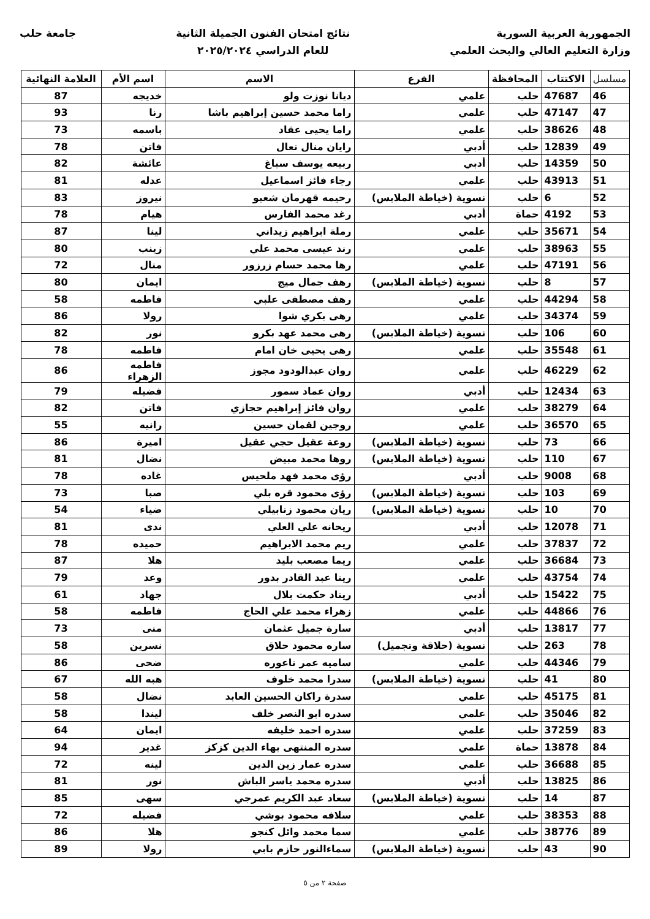الجمهورية العربية السورية
وزارة التعليم العالي والبحث العلمي
نتائج امتحان الفنون الجميلة الثانية
للعام الدراسي ٢٠٢٥/٢٠٢٤
جامعة حلب
| مسلسل | الاكتتاب | المحافظة | الفرع | الاسم | اسم الأم | العلامة النهائية |
| --- | --- | --- | --- | --- | --- | --- |
| 46 | 47687 | حلب | علمي | ديانا نوزت ولو | خديجه | 87 |
| 47 | 47147 | حلب | علمي | راما محمد حسين إبراهيم باشا | رنا | 93 |
| 48 | 38626 | حلب | علمي | راما يحيى عقاد | باسمه | 73 |
| 49 | 12839 | حلب | أدبي | رايان منال نعال | فاتن | 78 |
| 50 | 14359 | حلب | أدبي | ربيعه يوسف سباغ | عائشة | 82 |
| 51 | 43913 | حلب | علمي | رجاء فائز اسماعيل | عدله | 81 |
| 52 | 6 | حلب | نسوية (خياطة الملابس) | رحيمه قهرمان شعبو | نيروز | 83 |
| 53 | 4192 | حماة | أدبي | رغد محمد الفارس | هيام | 78 |
| 54 | 35671 | حلب | علمي | رملة ابراهيم زيداني | لينا | 87 |
| 55 | 38963 | حلب | علمي | رند عيسى محمد علي | زينب | 80 |
| 56 | 47191 | حلب | علمي | رها محمد حسام زرزور | منال | 72 |
| 57 | 8 | حلب | نسوية (خياطة الملابس) | رهف جمال ميج | ايمان | 80 |
| 58 | 44294 | حلب | علمي | رهف مصطفى علبي | فاطمه | 58 |
| 59 | 34374 | حلب | علمي | رهى بكري شوا | رولا | 86 |
| 60 | 106 | حلب | نسوية (خياطة الملابس) | رهى محمد عهد بكرو | نور | 82 |
| 61 | 35548 | حلب | علمي | رهى يحيى خان امام | فاطمه | 78 |
| 62 | 46229 | حلب | علمي | روان عبدالودود مجوز | فاطمه الزهراء | 86 |
| 63 | 12434 | حلب | أدبي | روان عماد سمور | فضيله | 79 |
| 64 | 38279 | حلب | علمي | روان فائز إبراهيم حجازي | فاتن | 82 |
| 65 | 36570 | حلب | علمي | روجين لقمان حسين | رانيه | 55 |
| 66 | 73 | حلب | نسوية (خياطة الملابس) | روعة عقيل حجي عقيل | اميرة | 86 |
| 67 | 110 | حلب | نسوية (خياطة الملابس) | روها محمد مبيض | نضال | 81 |
| 68 | 9008 | حلب | أدبي | رؤى محمد فهد ملحيس | غاده | 78 |
| 69 | 103 | حلب | نسوية (خياطة الملابس) | رؤى محمود قره بلي | صبا | 73 |
| 70 | 10 | حلب | نسوية (خياطة الملابس) | ريان محمود زنابيلي | ضياء | 54 |
| 71 | 12078 | حلب | أدبي | ريحانه علي العلي | ندى | 81 |
| 72 | 37837 | حلب | علمي | ريم محمد الابراهيم | حميده | 78 |
| 73 | 36684 | حلب | علمي | ريما مصعب بليد | هلا | 87 |
| 74 | 43754 | حلب | علمي | رينا عبد القادر بدور | وعد | 79 |
| 75 | 15422 | حلب | أدبي | ريناد حكمت بلال | جهاد | 61 |
| 76 | 44866 | حلب | علمي | زهراء محمد علي الحاج | فاطمه | 58 |
| 77 | 13817 | حلب | أدبي | سارة جميل عثمان | منى | 73 |
| 78 | 263 | حلب | نسوية (حلاقة وتجميل) | ساره محمود حلاق | نسرين | 58 |
| 79 | 44346 | حلب | علمي | ساميه عمر ناعوره | ضحى | 86 |
| 80 | 41 | حلب | نسوية (خياطة الملابس) | سدرا محمد خلوف | هبه الله | 67 |
| 81 | 45175 | حلب | علمي | سدرة راكان الحسين العابد | نضال | 58 |
| 82 | 35046 | حلب | علمي | سدره ابو النصر خلف | ليندا | 58 |
| 83 | 37259 | حلب | علمي | سدره احمد خليفه | ايمان | 64 |
| 84 | 13878 | حماة | علمي | سدره المنتهى بهاء الدين كزكز | غدير | 94 |
| 85 | 36688 | حلب | علمي | سدره عمار زين الدين | لينه | 72 |
| 86 | 13825 | حلب | أدبي | سدره محمد ياسر الباش | نور | 81 |
| 87 | 14 | حلب | نسوية (خياطة الملابس) | سعاد عبد الكريم عمرجي | سهى | 85 |
| 88 | 38353 | حلب | علمي | سلافه محمود بوشي | فضيله | 72 |
| 89 | 38776 | حلب | علمي | سما محمد وائل كنجو | هلا | 86 |
| 90 | 43 | حلب | نسوية (خياطة الملابس) | سماءالنور حازم بابي | رولا | 89 |
صفحة ٢ من ٥